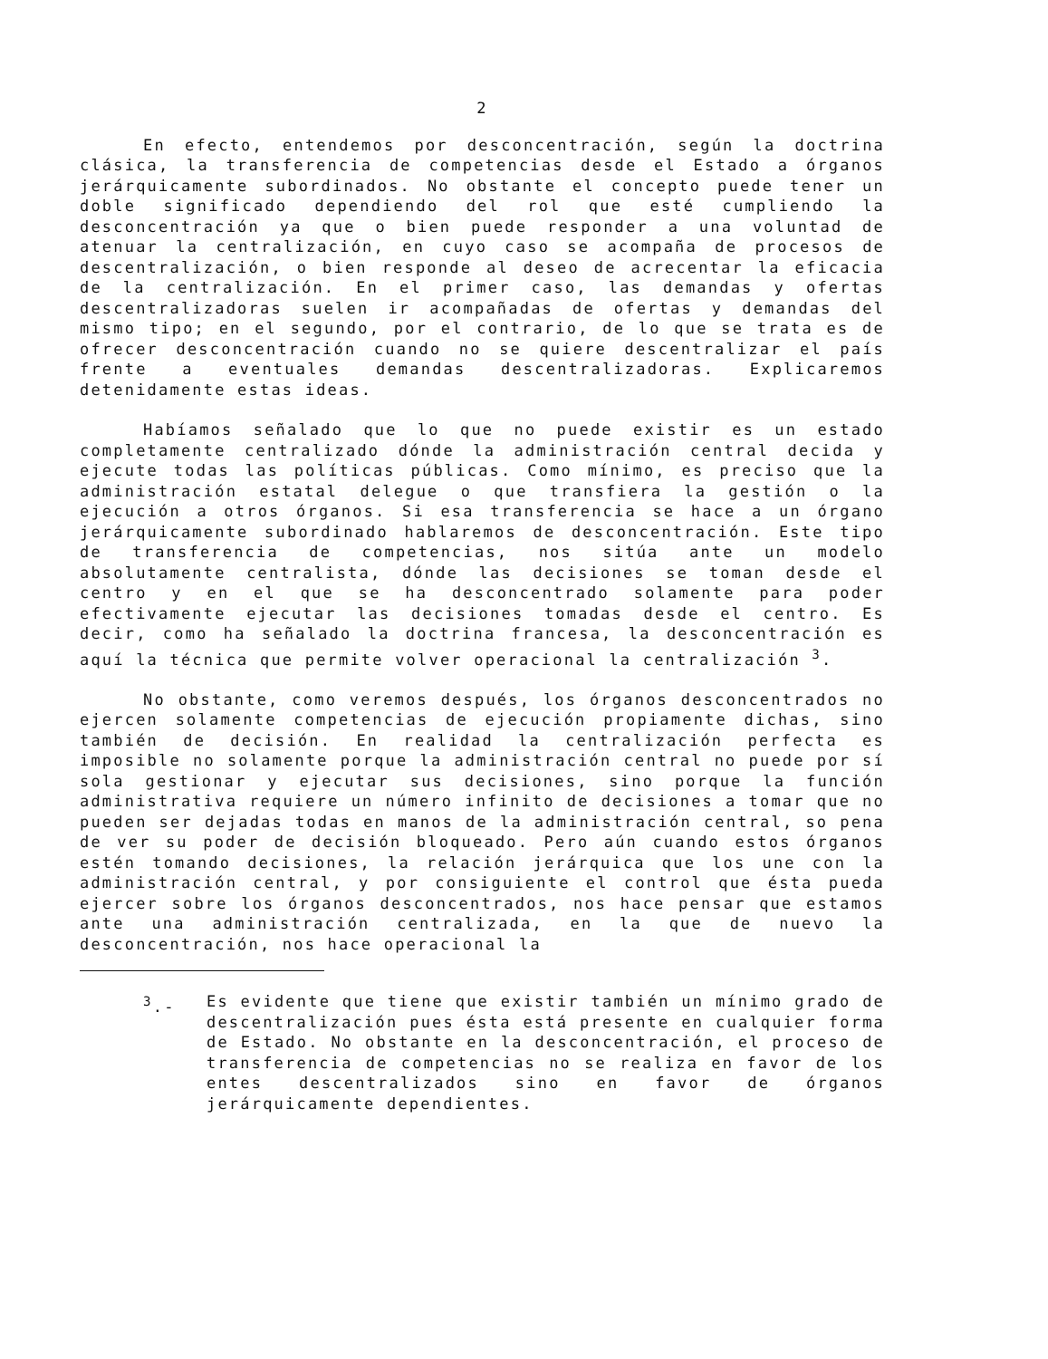2
En efecto, entendemos por desconcentración, según la doctrina clásica, la transferencia de competencias desde el Estado a órganos jerárquicamente subordinados. No obstante el concepto puede tener un doble significado dependiendo del rol que esté cumpliendo la desconcentración ya que o bien puede responder a una voluntad de atenuar la centralización, en cuyo caso se acompaña de procesos de descentralización, o bien responde al deseo de acrecentar la eficacia de la centralización. En el primer caso, las demandas y ofertas descentralizadoras suelen ir acompañadas de ofertas y demandas del mismo tipo; en el segundo, por el contrario, de lo que se trata es de ofrecer desconcentración cuando no se quiere descentralizar el país frente a eventuales demandas descentralizadoras. Explicaremos detenidamente estas ideas.
Habíamos señalado que lo que no puede existir es un estado completamente centralizado dónde la administración central decida y ejecute todas las políticas públicas. Como mínimo, es preciso que la administración estatal delegue o que transfiera la gestión o la ejecución a otros órganos. Si esa transferencia se hace a un órgano jerárquicamente subordinado hablaremos de desconcentración. Este tipo de transferencia de competencias, nos sitúa ante un modelo absolutamente centralista, dónde las decisiones se toman desde el centro y en el que se ha desconcentrado solamente para poder efectivamente ejecutar las decisiones tomadas desde el centro. Es decir, como ha señalado la doctrina francesa, la desconcentración es aquí la técnica que permite volver operacional la centralización <sup>3</sup>.
No obstante, como veremos después, los órganos desconcentrados no ejercen solamente competencias de ejecución propiamente dichas, sino también de decisión. En realidad la centralización perfecta es imposible no solamente porque la administración central no puede por sí sola gestionar y ejecutar sus decisiones, sino porque la función administrativa requiere un número infinito de decisiones a tomar que no pueden ser dejadas todas en manos de la administración central, so pena de ver su poder de decisión bloqueado. Pero aún cuando estos órganos estén tomando decisiones, la relación jerárquica que los une con la administración central, y por consiguiente el control que ésta pueda ejercer sobre los órganos desconcentrados, nos hace pensar que estamos ante una administración centralizada, en la que de nuevo la desconcentración, nos hace operacional la
<sup>3</sup>.- Es evidente que tiene que existir también un mínimo grado de descentralización pues ésta está presente en cualquier forma de Estado. No obstante en la desconcentración, el proceso de transferencia de competencias no se realiza en favor de los entes descentralizados sino en favor de órganos jerárquicamente dependientes.